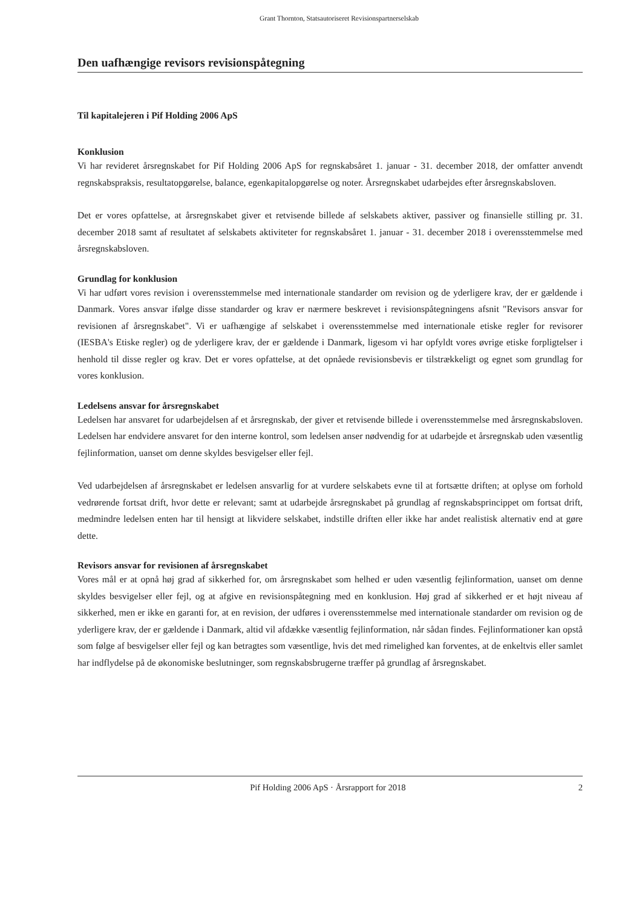Grant Thornton, Statsautoriseret Revisionspartnerselskab
Den uafhængige revisors revisionspåtegning
Til kapitalejeren i Pif Holding 2006 ApS
Konklusion
Vi har revideret årsregnskabet for Pif Holding 2006 ApS for regnskabsåret 1. januar - 31. december 2018, der omfatter anvendt regnskabspraksis, resultatopgørelse, balance, egenkapitalopgørelse og noter. Årsregnskabet udarbejdes efter årsregnskabsloven.
Det er vores opfattelse, at årsregnskabet giver et retvisende billede af selskabets aktiver, passiver og finansielle stilling pr. 31. december 2018 samt af resultatet af selskabets aktiviteter for regnskabsåret 1. januar - 31. december 2018 i overensstemmelse med årsregnskabsloven.
Grundlag for konklusion
Vi har udført vores revision i overensstemmelse med internationale standarder om revision og de yderligere krav, der er gældende i Danmark. Vores ansvar ifølge disse standarder og krav er nærmere beskrevet i revisionspåtegningens afsnit "Revisors ansvar for revisionen af årsregnskabet". Vi er uafhængige af selskabet i overensstemmelse med internationale etiske regler for revisorer (IESBA's Etiske regler) og de yderligere krav, der er gældende i Danmark, ligesom vi har opfyldt vores øvrige etiske forpligtelser i henhold til disse regler og krav. Det er vores opfattelse, at det opnåede revisionsbevis er tilstrækkeligt og egnet som grundlag for vores konklusion.
Ledelsens ansvar for årsregnskabet
Ledelsen har ansvaret for udarbejdelsen af et årsregnskab, der giver et retvisende billede i overensstemmelse med årsregnskabsloven. Ledelsen har endvidere ansvaret for den interne kontrol, som ledelsen anser nødvendig for at udarbejde et årsregnskab uden væsentlig fejlinformation, uanset om denne skyldes besvigelser eller fejl.
Ved udarbejdelsen af årsregnskabet er ledelsen ansvarlig for at vurdere selskabets evne til at fortsætte driften; at oplyse om forhold vedrørende fortsat drift, hvor dette er relevant; samt at udarbejde årsregnskabet på grundlag af regnskabsprincippet om fortsat drift, medmindre ledelsen enten har til hensigt at likvidere selskabet, indstille driften eller ikke har andet realistisk alternativ end at gøre dette.
Revisors ansvar for revisionen af årsregnskabet
Vores mål er at opnå høj grad af sikkerhed for, om årsregnskabet som helhed er uden væsentlig fejlinformation, uanset om denne skyldes besvigelser eller fejl, og at afgive en revisionspåtegning med en konklusion. Høj grad af sikkerhed er et højt niveau af sikkerhed, men er ikke en garanti for, at en revision, der udføres i overensstemmelse med internationale standarder om revision og de yderligere krav, der er gældende i Danmark, altid vil afdække væsentlig fejlinformation, når sådan findes. Fejlinformationer kan opstå som følge af besvigelser eller fejl og kan betragtes som væsentlige, hvis det med rimelighed kan forventes, at de enkeltvis eller samlet har indflydelse på de økonomiske beslutninger, som regnskabsbrugerne træffer på grundlag af årsregnskabet.
Pif Holding 2006 ApS · Årsrapport for 2018 2